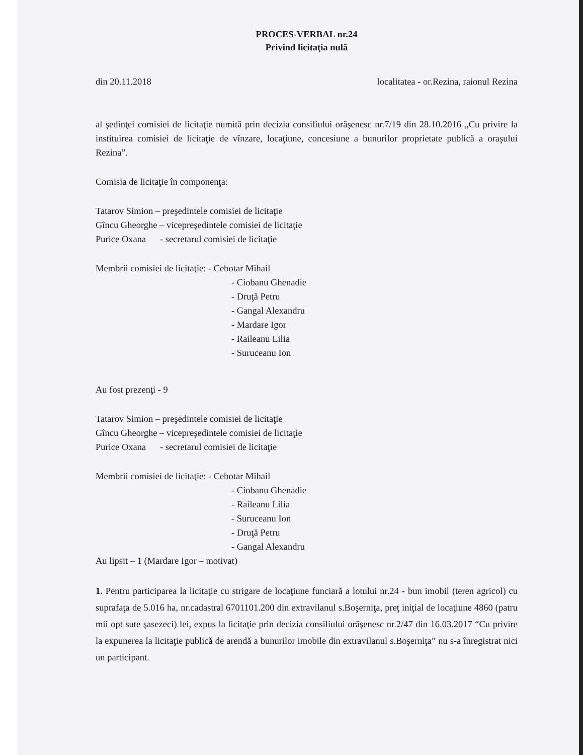PROCES-VERBAL nr.24
Privind licitaţia nulă
din 20.11.2018 localitatea - or.Rezina, raionul Rezina
al şedinţei comisiei de licitaţie numită prin decizia consiliului orăşenesc nr.7/19 din 28.10.2016 „Cu privire la instituirea comisiei de licitaţie de vînzare, locaţiune, concesiune a bunurilor proprietate publică a oraşului Rezina”.
Comisia de licitaţie în componenţa:
Tatarov Simion – preşedintele comisiei de licitaţie
Gîncu Gheorghe – vicepreşedintele comisiei de licitaţie
Purice Oxana - secretarul comisiei de licitaţie
Membrii comisiei de licitaţie: - Cebotar Mihail
- Ciobanu Ghenadie
- Druţă Petru
- Gangal Alexandru
- Mardare Igor
- Raileanu Lilia
- Suruceanu Ion
Au fost prezenţi - 9
Tatarov Simion – preşedintele comisiei de licitaţie
Gîncu Gheorghe – vicepreşedintele comisiei de licitaţie
Purice Oxana - secretarul comisiei de licitaţie
Membrii comisiei de licitaţie: - Cebotar Mihail
- Ciobanu Ghenadie
- Raileanu Lilia
- Suruceanu Ion
- Druţă Petru
- Gangal Alexandru
Au lipsit – 1 (Mardare Igor – motivat)
1. Pentru participarea la licitaţie cu strigare de locaţiune funciară a lotului nr.24 - bun imobil (teren agricol) cu suprafaţa de 5.016 ha, nr.cadastral 6701101.200 din extravilanul s.Boşerniţa, preţ iniţial de locaţiune 4860 (patru mii opt sute şasezeci) lei, expus la licitaţie prin decizia consiliului orăşenesc nr.2/47 din 16.03.2017 “Cu privire la expunerea la licitaţie publică de arendă a bunurilor imobile din extravilanul s.Boşerniţa” nu s-a înregistrat nici un participant.